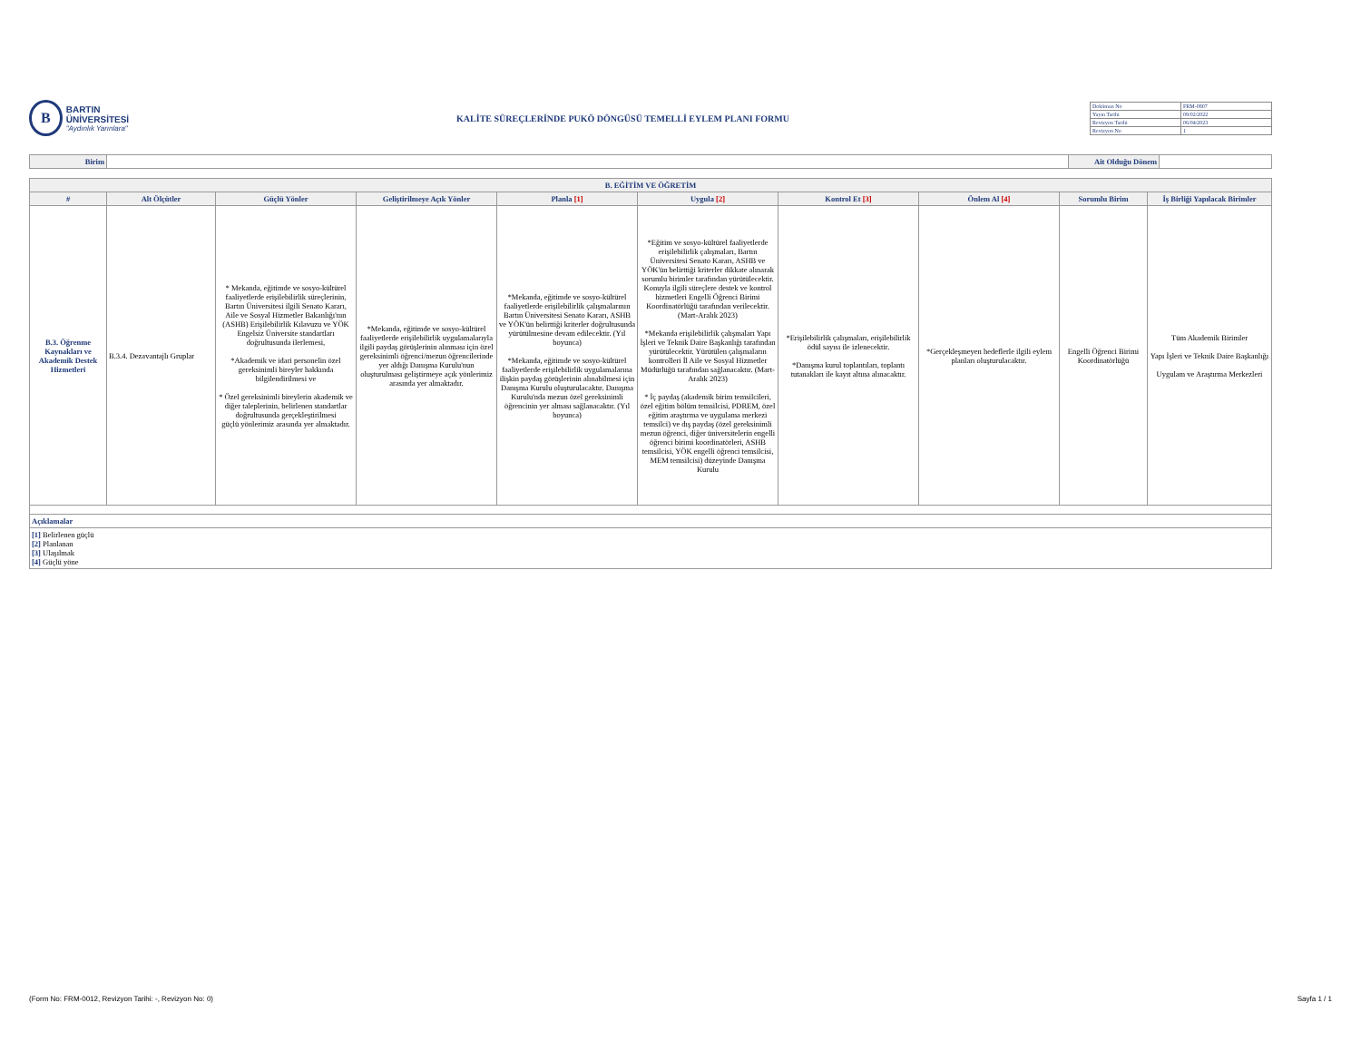B
BARTIN ÜNİVERSİTESİ
"Aydınlık Yarınlara"
KALİTE SÜREÇLERİNDE PUKÖ DÖNGÜSÜ TEMELLİ EYLEM PLANI FORMU
| Doküman No | FRM-0807 |
| Yayın Tarihi | 09/02/2022 |
| Revizyon Tarihi | 06/04/2023 |
| Revizyon No | 1 |
| Birim | | Ait Olduğu Dönem | |
| B. EĞİTİM VE ÖĞRETİM | | | | | | | | | |
| --- | --- | --- | --- | --- | --- | --- | --- | --- | --- |
| # | Alt Ölçütler | Güçlü Yönler | Geliştirilmeye Açık Yönler | Planla [1] | Uygula [2] | Kontrol Et [3] | Önlem Al [4] | Sorumlu Birim | İş Birliği Yapılacak Birimler |
| B.3. Öğrenme Kaynakları ve Akademik Destek Hizmetleri | B.3.4. Dezavantajlı Gruplar | * Mekanda, eğitimde ve sosyo-kültürel faaliyetlerde erişilebilirlik süreçlerinin, Bartın Üniversitesi ilgili Senato Kararı, Aile ve Sosyal Hizmetler Bakanlığı'nın (ASHB) Erişilebilirlik Kılavuzu ve YÖK Engelsiz Üniversite standartları doğrultusunda ilerlemesi, *Akademik ve idari personelin özel gereksinimli bireyler hakkında bilgilendirilmesi ve * Özel gereksinimli bireylerin akademik ve diğer taleplerinin, belirlenen standartlar doğrultusunda gerçekleştirilmesi güçlü yönlerimiz arasında yer almaktadır. | *Mekanda, eğitimde ve sosyo-kültürel faaliyetlerde erişilebilirlik uygulamalarıyla ilgili paydaş görüşlerinin alınması için özel gereksinimli öğrenci/mezun öğrencilerinde yer aldığı Danışma Kurulu'nun oluşturulması geliştirmeye açık yönlerimiz arasında yer almaktadır. | *Mekanda, eğitimde ve sosyo-kültürel faaliyetlerde erişilebilirlik çalışmalarının Bartın Üniversitesi Senato Kararı, ASHB ve YÖK'ün belirttiği kriterler doğrultusunda yürütülmesine devam edilecektir. (Yıl boyunca) *Mekanda, eğitimde ve sosyo-kültürel faaliyetlerde erişilebilirlik uygulamalarına ilişkin paydaş görüşlerinin alınabilmesi için Danışma Kurulu oluşturulacaktır. Danışma Kurulu'nda mezun özel gereksinimli öğrencinin yer alması sağlanacaktır. (Yıl boyunca) | *Eğitim ve sosyo-kültürel faaliyetlerde erişilebilirlik çalışmaları, Bartın Üniversitesi Senato Kararı, ASHB ve YÖK'ün belirttiği kriterler dikkate alınarak sorumlu birimler tarafından yürütülecektir. Konuyla ilgili süreçlere destek ve kontrol hizmetleri Engelli Öğrenci Birimi Koordinatörlüğü tarafından verilecektir. (Mart-Aralık 2023) *Mekanda erişilebilirlik çalışmaları Yapı İşleri ve Teknik Daire Başkanlığı tarafından yürütülecektir. Yürütülen çalışmaların kontrolleri İl Aile ve Sosyal Hizmetler Müdürlüğü tarafından sağlanacaktır. (Mart-Aralık 2023) * İç paydaş (akademik birim temsilcileri, özel eğitim bölüm temsilcisi, PDREM, özel eğitim araştırma ve uygulama merkezi temsilci) ve dış paydaş (özel gereksinimli mezun öğrenci, diğer üniversitelerin engelli öğrenci birimi koordinatörleri, ASHB temsilcisi, YÖK engelli öğrenci temsilcisi, MEM temsilcisi) düzeyinde Danışma Kurulu | *Erişilebilirlik çalışmaları, erişilebilirlik ödül sayısı ile izlenecektir. *Danışma kurul toplantıları, toplantı tutanakları ile kayıt altına alınacaktır. | *Gerçekleşmeyen hedeflerle ilgili eylem planları oluşturulacaktır. | Engelli Öğrenci Birimi Koordinatörlüğü | Tüm Akademik Birimler Yapı İşleri ve Teknik Daire Başkanlığı Uygulam ve Araştırma Merkezleri |
| Açıklamalar | | | | | | | | | |
| [1] Belirlenen güçlü [2] Planlanan [3] Ulaşılmak [4] Güçlü yöne | | | | | | | | | |
(Form No: FRM-0012, Revizyon Tarihi: -, Revizyon No: 0) Sayfa 1 / 1